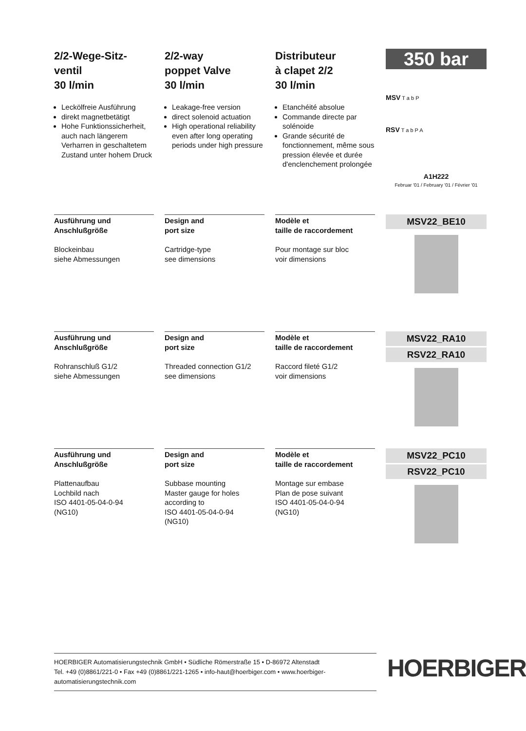2/2-Wege-Sitz-ventil
30 l/min
Leckölfreie Ausführung
direkt magnetbetätigt
Hohe Funktionssicherheit, auch nach längerem Verharren in geschaltetem Zustand unter hohem Druck
2/2-way
poppet Valve
30 l/min
Leakage-free version
direct solenoid actuation
High operational reliability even after long operating periods under high pressure
Distributeur
à clapet 2/2
30 l/min
Etanchéité absolue
Commande directe par solénoide
Grande sécurité de fonctionnement, même sous pression élevée et durée d'enclenchement prolongée
350 bar
MSV T a b P
RSV T a b P A
A1H222
Februar '01 / February '01 / Février '01
Ausführung und
Anschlußgröße
Blockeinbau
siehe Abmessungen
Design and
port size
Cartridge-type
see dimensions
Modèle et
taille de raccordement
Pour montage sur bloc
voir dimensions
MSV22_BE10
Ausführung und
Anschlußgröße
Rohranschluß G1/2
siehe Abmessungen
Design and
port size
Threaded connection G1/2
see dimensions
Modèle et
taille de raccordement
Raccord fileté G1/2
voir dimensions
MSV22_RA10
RSV22_RA10
Ausführung und
Anschlußgröße
Plattenaufbau
Lochbild nach
ISO 4401-05-04-0-94
(NG10)
Design and
port size
Subbase mounting
Master gauge for holes according to
ISO 4401-05-04-0-94
(NG10)
Modèle et
taille de raccordement
Montage sur embase
Plan de pose suivant
ISO 4401-05-04-0-94
(NG10)
MSV22_PC10
RSV22_PC10
HOERBIGER Automatisierungstechnik GmbH • Südliche Römerstraße 15 • D-86972 Altenstadt
Tel. +49 (0)8861/221-0 • Fax +49 (0)8861/221-1265 • info-haut@hoerbiger.com • www.hoerbiger-automatisierungstechnik.com
HOERBIGER